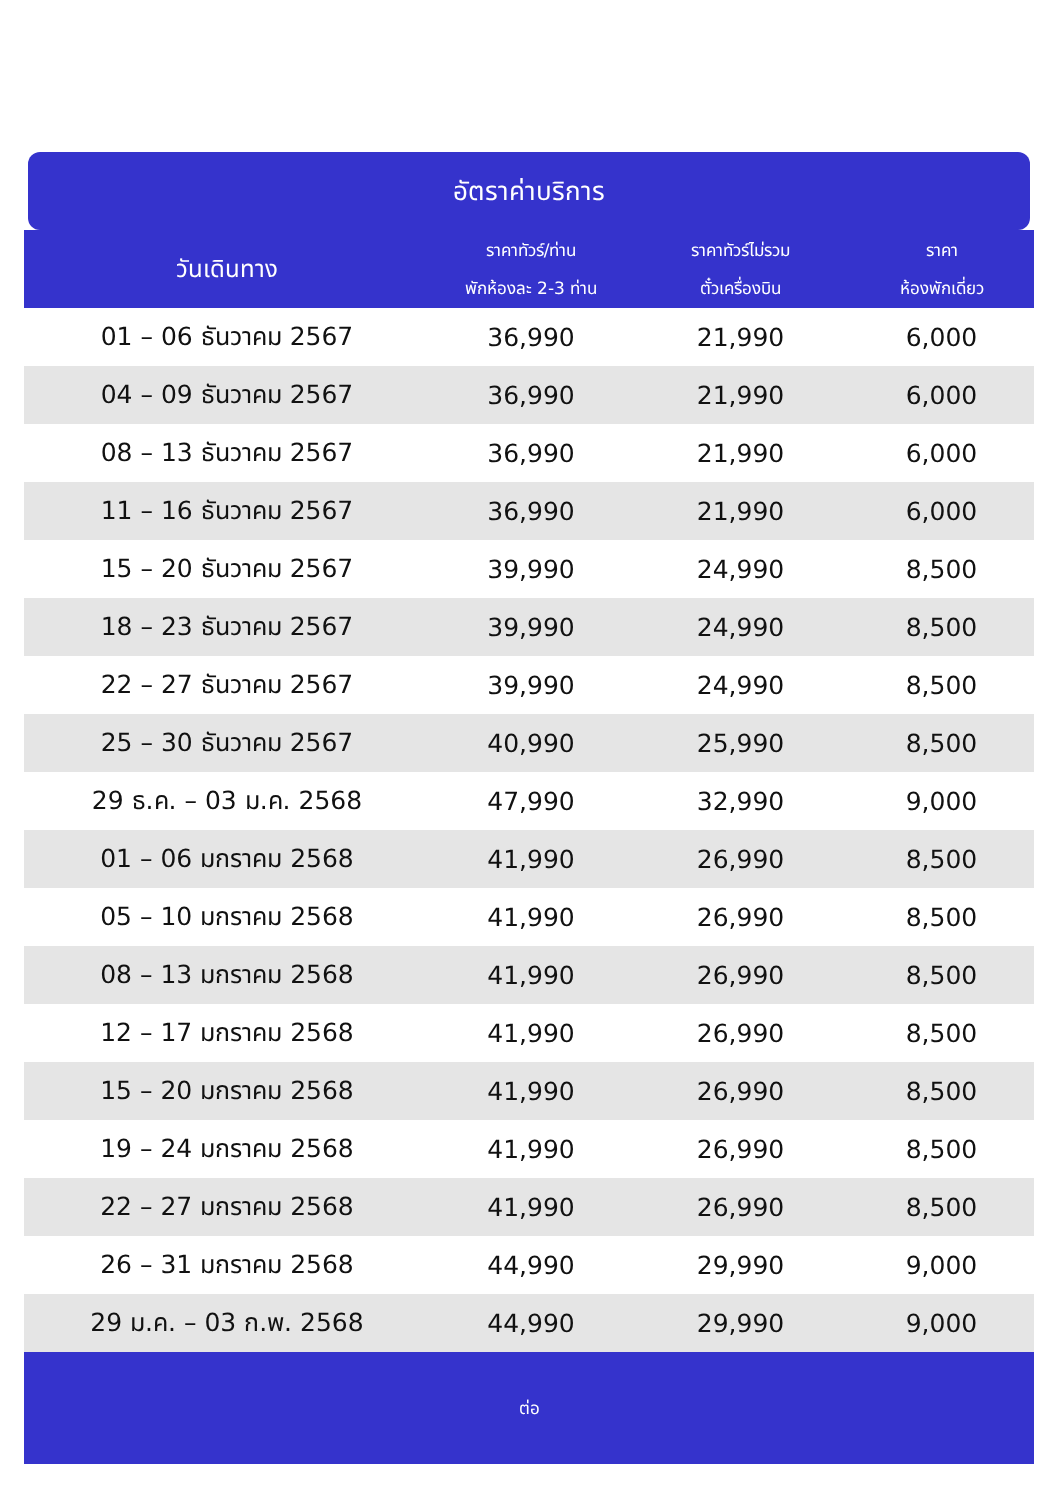อัตราค่าบริการ
| วันเดินทาง | ราคาทัวร์/ท่าน พักห้องละ 2-3 ท่าน | ราคาทัวร์ไม่รวม ตั๋วเครื่องบิน | ราคา ห้องพักเดี่ยว |
| --- | --- | --- | --- |
| 01 – 06 ธันวาคม 2567 | 36,990 | 21,990 | 6,000 |
| 04 – 09 ธันวาคม 2567 | 36,990 | 21,990 | 6,000 |
| 08 – 13 ธันวาคม 2567 | 36,990 | 21,990 | 6,000 |
| 11 – 16 ธันวาคม 2567 | 36,990 | 21,990 | 6,000 |
| 15 – 20 ธันวาคม 2567 | 39,990 | 24,990 | 8,500 |
| 18 – 23 ธันวาคม 2567 | 39,990 | 24,990 | 8,500 |
| 22 – 27 ธันวาคม 2567 | 39,990 | 24,990 | 8,500 |
| 25 – 30 ธันวาคม 2567 | 40,990 | 25,990 | 8,500 |
| 29 ธ.ค. – 03 ม.ค. 2568 | 47,990 | 32,990 | 9,000 |
| 01 – 06 มกราคม 2568 | 41,990 | 26,990 | 8,500 |
| 05 – 10 มกราคม 2568 | 41,990 | 26,990 | 8,500 |
| 08 – 13 มกราคม 2568 | 41,990 | 26,990 | 8,500 |
| 12 – 17 มกราคม 2568 | 41,990 | 26,990 | 8,500 |
| 15 – 20 มกราคม 2568 | 41,990 | 26,990 | 8,500 |
| 19 – 24 มกราคม 2568 | 41,990 | 26,990 | 8,500 |
| 22 – 27 มกราคม 2568 | 41,990 | 26,990 | 8,500 |
| 26 – 31 มกราคม 2568 | 44,990 | 29,990 | 9,000 |
| 29 ม.ค. – 03 ก.พ. 2568 | 44,990 | 29,990 | 9,000 |
ต่อ